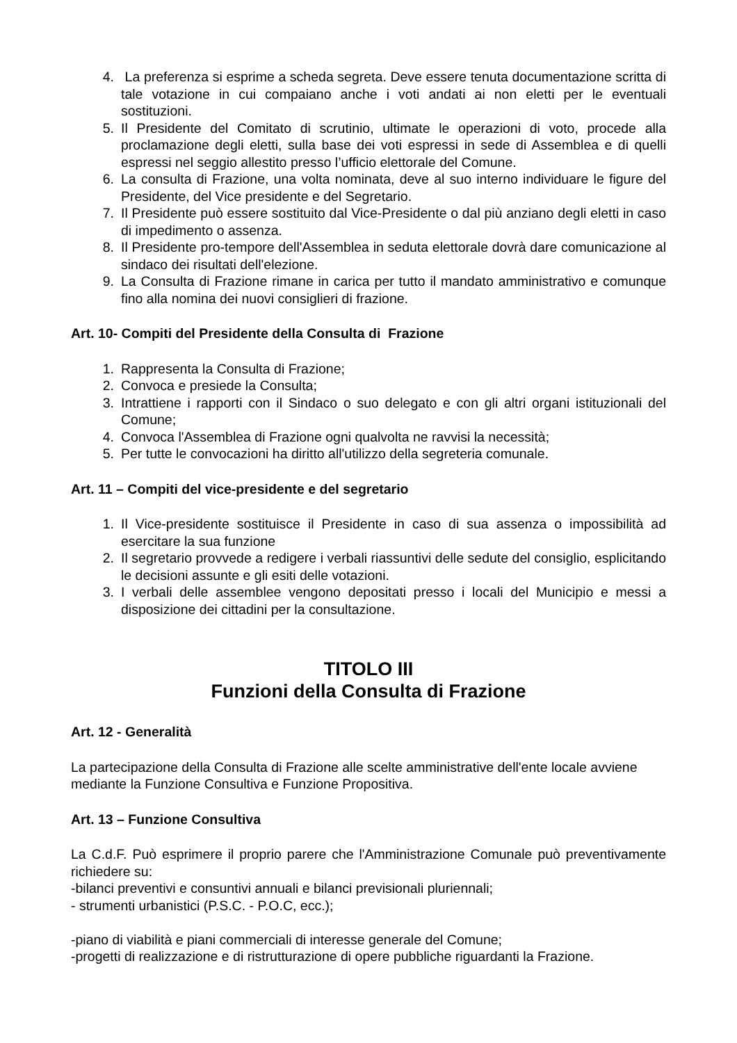4. La preferenza si esprime a scheda segreta. Deve essere tenuta documentazione scritta di tale votazione in cui compaiano anche i voti andati ai non eletti per le eventuali sostituzioni.
5. Il Presidente del Comitato di scrutinio, ultimate le operazioni di voto, procede alla proclamazione degli eletti, sulla base dei voti espressi in sede di Assemblea e di quelli espressi nel seggio allestito presso l’ufficio elettorale del Comune.
6. La consulta di Frazione, una volta nominata, deve al suo interno individuare le figure del Presidente, del Vice presidente e del Segretario.
7. Il Presidente può essere sostituito dal Vice-Presidente o dal più anziano degli eletti in caso di impedimento o assenza.
8. Il Presidente pro-tempore dell'Assemblea in seduta elettorale dovrà dare comunicazione al sindaco dei risultati dell'elezione.
9. La Consulta di Frazione rimane in carica per tutto il mandato amministrativo e comunque fino alla nomina dei nuovi consiglieri di frazione.
Art. 10- Compiti del Presidente della Consulta di Frazione
1. Rappresenta la Consulta di Frazione;
2. Convoca e presiede la Consulta;
3. Intrattiene i rapporti con il Sindaco o suo delegato e con gli altri organi istituzionali del Comune;
4. Convoca l'Assemblea di Frazione ogni qualvolta ne ravvisi la necessità;
5. Per tutte le convocazioni ha diritto all'utilizzo della segreteria comunale.
Art. 11 – Compiti del vice-presidente e del segretario
1. Il Vice-presidente sostituisce il Presidente in caso di sua assenza o impossibilità ad esercitare la sua funzione
2. Il segretario provvede a redigere i verbali riassuntivi delle sedute del consiglio, esplicitando le decisioni assunte e gli esiti delle votazioni.
3. I verbali delle assemblee vengono depositati presso i locali del Municipio e messi a disposizione dei cittadini per la consultazione.
TITOLO III
Funzioni della Consulta di Frazione
Art. 12 - Generalità
La partecipazione della Consulta di Frazione alle scelte amministrative dell'ente locale avviene mediante la Funzione Consultiva e Funzione Propositiva.
Art. 13 – Funzione Consultiva
La C.d.F. Può esprimere il proprio parere che l'Amministrazione Comunale può preventivamente richiedere su:
-bilanci preventivi e consuntivi annuali e bilanci previsionali pluriennali;
- strumenti urbanistici (P.S.C. - P.O.C, ecc.);
-piano di viabilità e piani commerciali di interesse generale del Comune;
-progetti di realizzazione e di ristrutturazione di opere pubbliche riguardanti la Frazione.